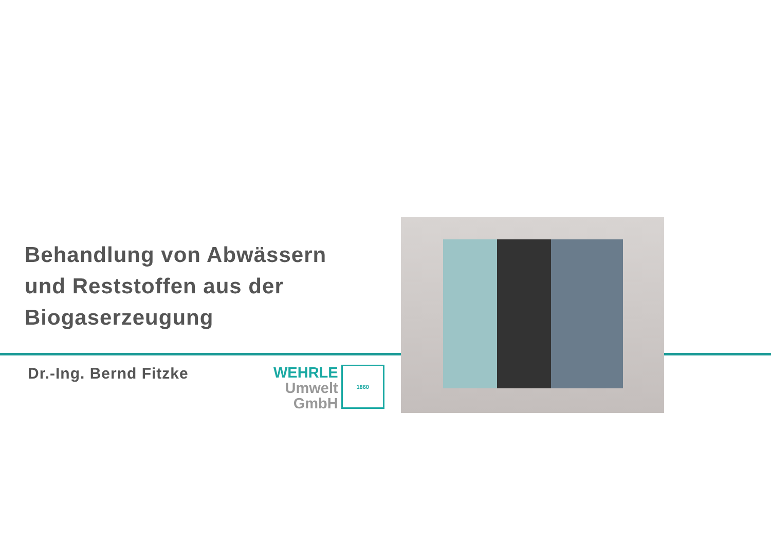Behandlung von Abwässern
und Reststoffen aus der
Biogaserzeugung
Dr.-Ing. Bernd Fitzke
WEHRLE
Umwelt
GmbH
1860